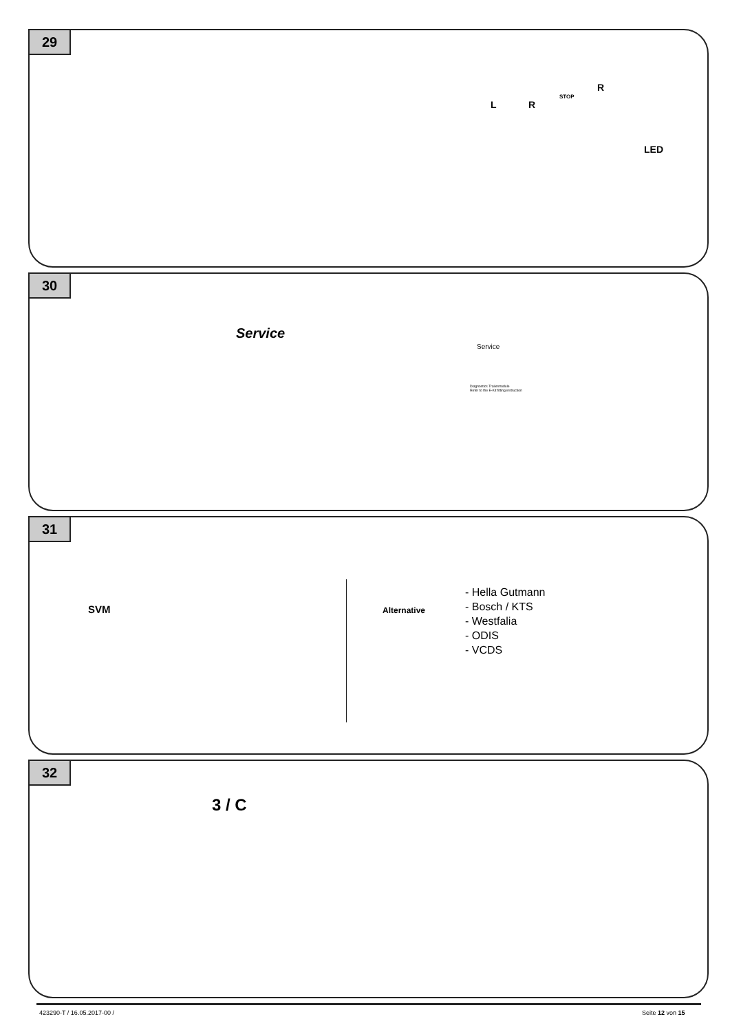29
LED
STOP
L R
R
30
Service
Service
Diagnostics Trailermodule
Refer to the E-Kit fitting instruction
31
SVM Alternative
- Hella Gutmann
- Bosch / KTS
- Westfalia
- ODIS
- VCDS
32
3 / C
423290-T / 16.05.2017-00 / Seite 12 von 15